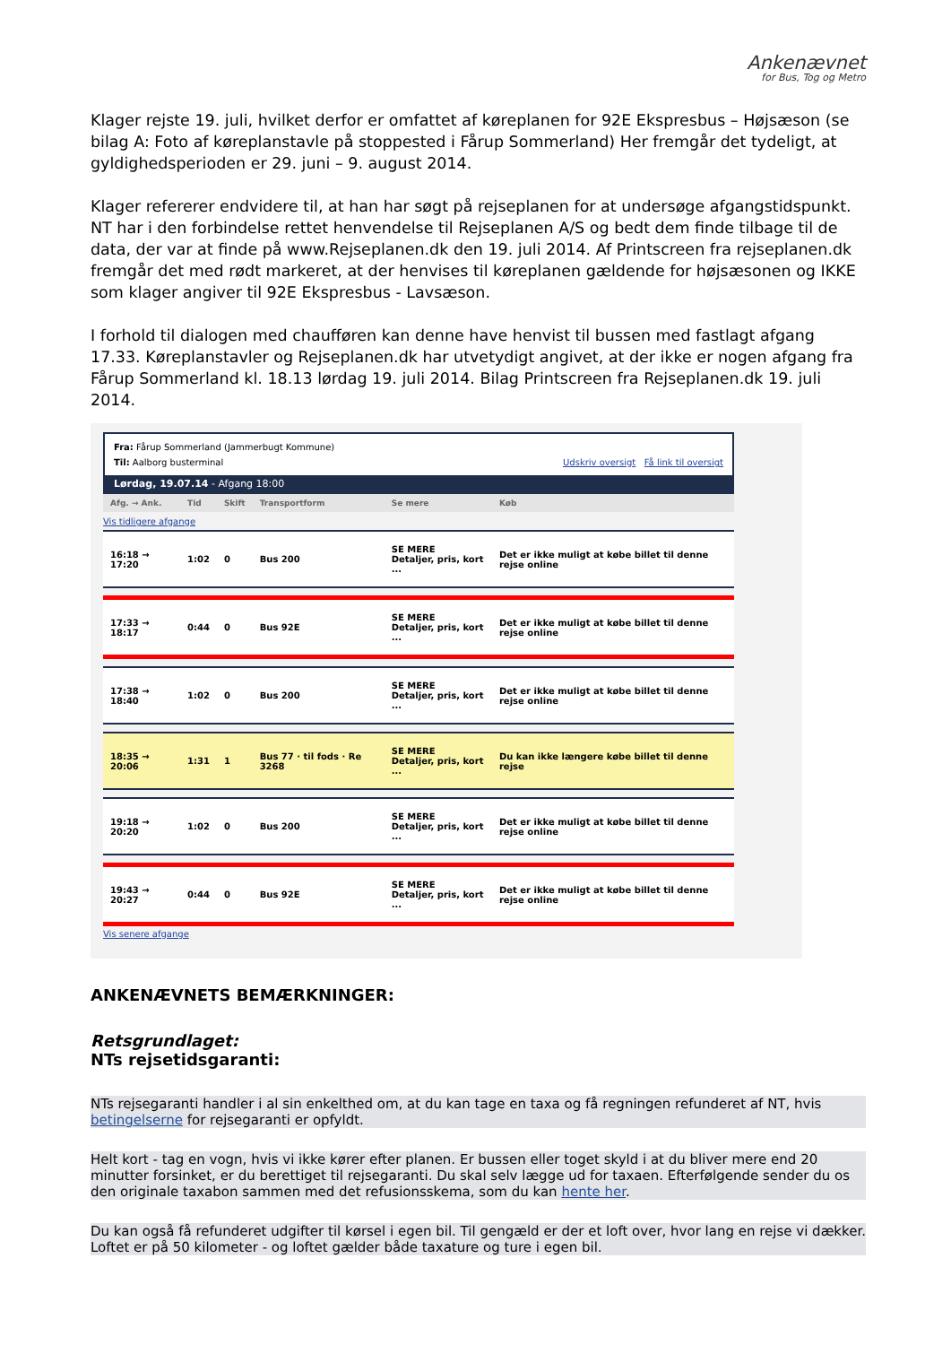Ankenævnet
for Bus, Tog og Metro
Klager rejste 19. juli, hvilket derfor er omfattet af køreplanen for 92E Ekspresbus – Højsæson (se bilag A: Foto af køreplanstavle på stoppested i Fårup Sommerland) Her fremgår det tydeligt, at gyldighedsperioden er 29. juni – 9. august 2014.
Klager refererer endvidere til, at han har søgt på rejseplanen for at undersøge afgangstidspunkt. NT har i den forbindelse rettet henvendelse til Rejseplanen A/S og bedt dem finde tilbage til de data, der var at finde på www.Rejseplanen.dk den 19. juli 2014. Af Printscreen fra rejseplanen.dk fremgår det med rødt markeret, at der henvises til køreplanen gældende for højsæsonen og IKKE som klager angiver til 92E Ekspresbus - Lavsæson.
I forhold til dialogen med chaufføren kan denne have henvist til bussen med fastlagt afgang 17.33. Køreplanstavler og Rejseplanen.dk har utvetydigt angivet, at der ikke er nogen afgang fra Fårup Sommerland kl. 18.13 lørdag 19. juli 2014. Bilag Printscreen fra Rejseplanen.dk 19. juli 2014.
Fra: Fårup Sommerland (Jammerbugt Kommune)
Til: Aalborg busterminal Udskriv oversigt Få link til oversigt
Lørdag, 19.07.14 - Afgang 18:00
| Afg. → Ank. | Tid | Skift | Transportform | Se mere | Køb |
| --- | --- | --- | --- | --- | --- |
| Vis tidligere afgange | | | | | |
| 16:18 → 17:20 | 1:02 | 0 | Bus 200 | SE MERE Detaljer, pris, kort ... | Det er ikke muligt at købe billet til denne rejse online |
| 17:33 → 18:17 | 0:44 | 0 | Bus 92E | SE MERE Detaljer, pris, kort ... | Det er ikke muligt at købe billet til denne rejse online |
| 17:38 → 18:40 | 1:02 | 0 | Bus 200 | SE MERE Detaljer, pris, kort ... | Det er ikke muligt at købe billet til denne rejse online |
| 18:35 → 20:06 | 1:31 | 1 | Bus 77 · til fods · Re 3268 | SE MERE Detaljer, pris, kort ... | Du kan ikke længere købe billet til denne rejse |
| 19:18 → 20:20 | 1:02 | 0 | Bus 200 | SE MERE Detaljer, pris, kort ... | Det er ikke muligt at købe billet til denne rejse online |
| 19:43 → 20:27 | 0:44 | 0 | Bus 92E | SE MERE Detaljer, pris, kort ... | Det er ikke muligt at købe billet til denne rejse online |
| Vis senere afgange | | | | | |
ANKENÆVNETS BEMÆRKNINGER:
Retsgrundlaget:
NTs rejsetidsgaranti:
NTs rejsegaranti handler i al sin enkelthed om, at du kan tage en taxa og få regningen refunderet af NT, hvis betingelserne for rejsegaranti er opfyldt.
Helt kort - tag en vogn, hvis vi ikke kører efter planen. Er bussen eller toget skyld i at du bliver mere end 20 minutter forsinket, er du berettiget til rejsegaranti. Du skal selv lægge ud for taxaen. Efterfølgende sender du os den originale taxabon sammen med det refusionsskema, som du kan hente her.
Du kan også få refunderet udgifter til kørsel i egen bil. Til gengæld er der et loft over, hvor lang en rejse vi dækker. Loftet er på 50 kilometer - og loftet gælder både taxature og ture i egen bil.